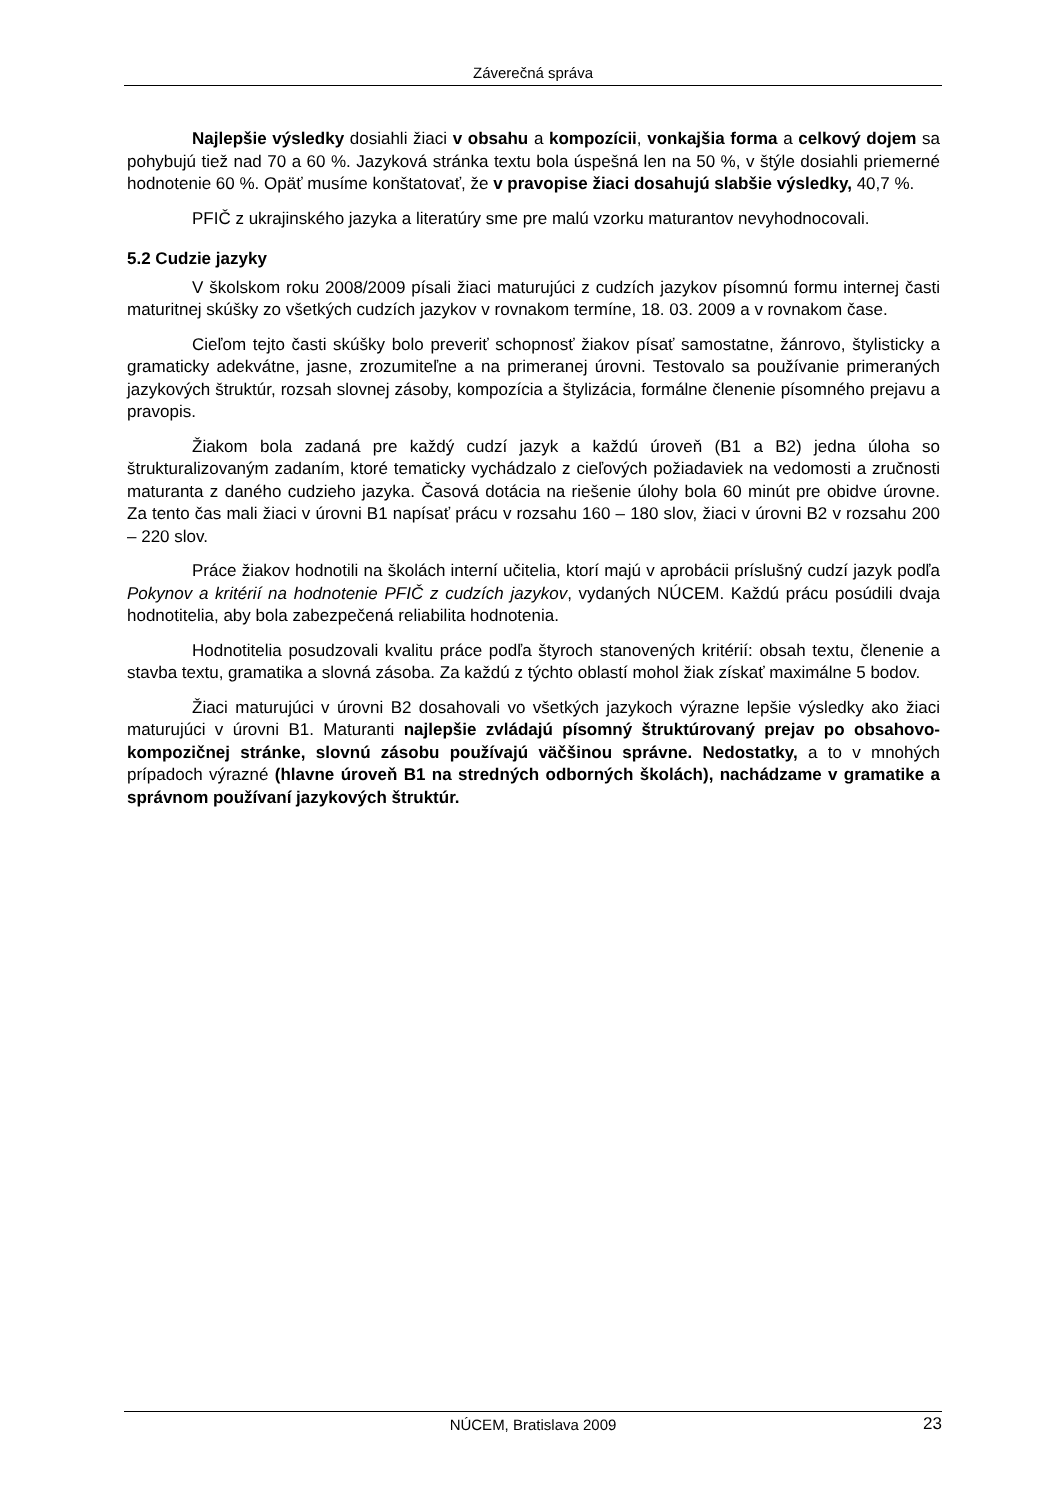Záverečná správa
Najlepšie výsledky dosiahli žiaci v obsahu a kompozícii, vonkajšia forma a celkový dojem sa pohybujú tiež nad 70 a 60 %. Jazyková stránka textu bola úspešná len na 50 %, v štýle dosiahli priemerné hodnotenie 60 %. Opäť musíme konštatovať, že v pravopise žiaci dosahujú slabšie výsledky, 40,7 %.
PFIČ z ukrajinského jazyka a literatúry sme pre malú vzorku maturantov nevyhodnocovali.
5.2 Cudzie jazyky
V školskom roku 2008/2009 písali žiaci maturujúci z cudzích jazykov písomnú formu internej časti maturitnej skúšky zo všetkých cudzích jazykov v rovnakom termíne, 18. 03. 2009 a v rovnakom čase.
Cieľom tejto časti skúšky bolo preveriť schopnosť žiakov písať samostatne, žánrovo, štylisticky a gramaticky adekvátne, jasne, zrozumiteľne a na primeranej úrovni. Testovalo sa používanie primeraných jazykových štruktúr, rozsah slovnej zásoby, kompozícia a štylizácia, formálne členenie písomného prejavu a pravopis.
Žiakom bola zadaná pre každý cudzí jazyk a každú úroveň (B1 a B2) jedna úloha so štrukturalizovaným zadaním, ktoré tematicky vychádzalo z cieľových požiadaviek na vedomosti a zručnosti maturanta z daného cudzieho jazyka. Časová dotácia na riešenie úlohy bola 60 minút pre obidve úrovne. Za tento čas mali žiaci v úrovni B1 napísať prácu v rozsahu 160 – 180 slov, žiaci v úrovni B2 v rozsahu 200 – 220 slov.
Práce žiakov hodnotili na školách interní učitelia, ktorí majú v aprobácii príslušný cudzí jazyk podľa Pokynov a kritérií na hodnotenie PFIČ z cudzích jazykov, vydaných NÚCEM. Každú prácu posúdili dvaja hodnotitelia, aby bola zabezpečená reliabilita hodnotenia.
Hodnotitelia posudzovali kvalitu práce podľa štyroch stanovených kritérií: obsah textu, členenie a stavba textu, gramatika a slovná zásoba. Za každú z týchto oblastí mohol žiak získať maximálne 5 bodov.
Žiaci maturujúci v úrovni B2 dosahovali vo všetkých jazykoch výrazne lepšie výsledky ako žiaci maturujúci v úrovni B1. Maturanti najlepšie zvládajú písomný štruktúrovaný prejav po obsahovo-kompozičnej stránke, slovnú zásobu používajú väčšinou správne. Nedostatky, a to v mnohých prípadoch výrazné (hlavne úroveň B1 na stredných odborných školách), nachádzame v gramatike a správnom používaní jazykových štruktúr.
NÚCEM, Bratislava 2009 23